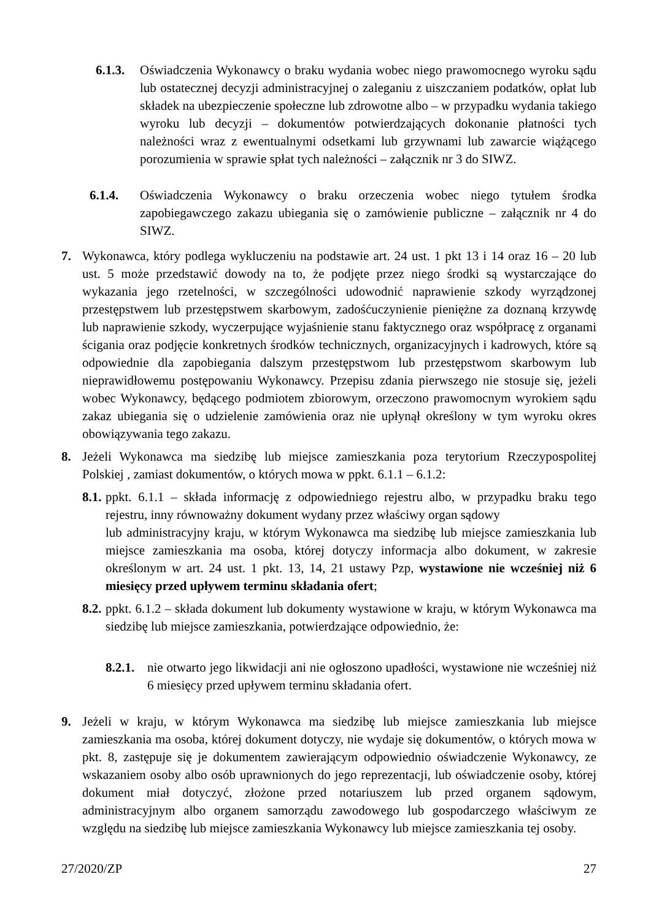6.1.3.
Oświadczenia Wykonawcy o braku wydania wobec niego prawomocnego wyroku sądu lub ostatecznej decyzji administracyjnej o zaleganiu z uiszczaniem podatków, opłat lub składek na ubezpieczenie społeczne lub zdrowotne albo – w przypadku wydania takiego wyroku lub decyzji – dokumentów potwierdzających dokonanie płatności tych należności wraz z ewentualnymi odsetkami lub grzywnami lub zawarcie wiążącego porozumienia w sprawie spłat tych należności – załącznik nr 3 do SIWZ.
6.1.4. Oświadczenia Wykonawcy o braku orzeczenia wobec niego tytułem środka zapobiegawczego zakazu ubiegania się o zamówienie publiczne – załącznik nr 4 do SIWZ.
7. Wykonawca, który podlega wykluczeniu na podstawie art. 24 ust. 1 pkt 13 i 14 oraz 16 – 20 lub ust. 5 może przedstawić dowody na to, że podjęte przez niego środki są wystarczające do wykazania jego rzetelności, w szczególności udowodnić naprawienie szkody wyrządzonej przestępstwem lub przestępstwem skarbowym, zadośćuczynienie pieniężne za doznaną krzywdę lub naprawienie szkody, wyczerpujące wyjaśnienie stanu faktycznego oraz współpracę z organami ścigania oraz podjęcie konkretnych środków technicznych, organizacyjnych i kadrowych, które są odpowiednie dla zapobiegania dalszym przestępstwom lub przestępstwom skarbowym lub nieprawidłowemu postępowaniu Wykonawcy. Przepisu zdania pierwszego nie stosuje się, jeżeli wobec Wykonawcy, będącego podmiotem zbiorowym, orzeczono prawomocnym wyrokiem sądu zakaz ubiegania się o udzielenie zamówienia oraz nie upłynął określony w tym wyroku okres obowiązywania tego zakazu.
8. Jeżeli Wykonawca ma siedzibę lub miejsce zamieszkania poza terytorium Rzeczypospolitej Polskiej , zamiast dokumentów, o których mowa w ppkt. 6.1.1 – 6.1.2:
8.1.
ppkt. 6.1.1 – składa informację z odpowiedniego rejestru albo, w przypadku braku tego rejestru, inny równoważny dokument wydany przez właściwy organ sądowy
lub administracyjny kraju, w którym Wykonawca ma siedzibę lub miejsce zamieszkania lub miejsce zamieszkania ma osoba, której dotyczy informacja albo dokument, w zakresie określonym w art. 24 ust. 1 pkt. 13, 14, 21 ustawy Pzp, wystawione nie wcześniej niż 6 miesięcy przed upływem terminu składania ofert;
8.2.
ppkt. 6.1.2 – składa dokument lub dokumenty wystawione w kraju, w którym Wykonawca ma siedzibę lub miejsce zamieszkania, potwierdzające odpowiednio, że:
8.2.1.
nie otwarto jego likwidacji ani nie ogłoszono upadłości, wystawione nie wcześniej niż 6 miesięcy przed upływem terminu składania ofert.
9. Jeżeli w kraju, w którym Wykonawca ma siedzibę lub miejsce zamieszkania lub miejsce zamieszkania ma osoba, której dokument dotyczy, nie wydaje się dokumentów, o których mowa w pkt. 8, zastępuje się je dokumentem zawierającym odpowiednio oświadczenie Wykonawcy, ze wskazaniem osoby albo osób uprawnionych do jego reprezentacji, lub oświadczenie osoby, której dokument miał dotyczyć, złożone przed notariuszem lub przed organem sądowym, administracyjnym albo organem samorządu zawodowego lub gospodarczego właściwym ze względu na siedzibę lub miejsce zamieszkania Wykonawcy lub miejsce zamieszkania tej osoby.
27/2020/ZP 27